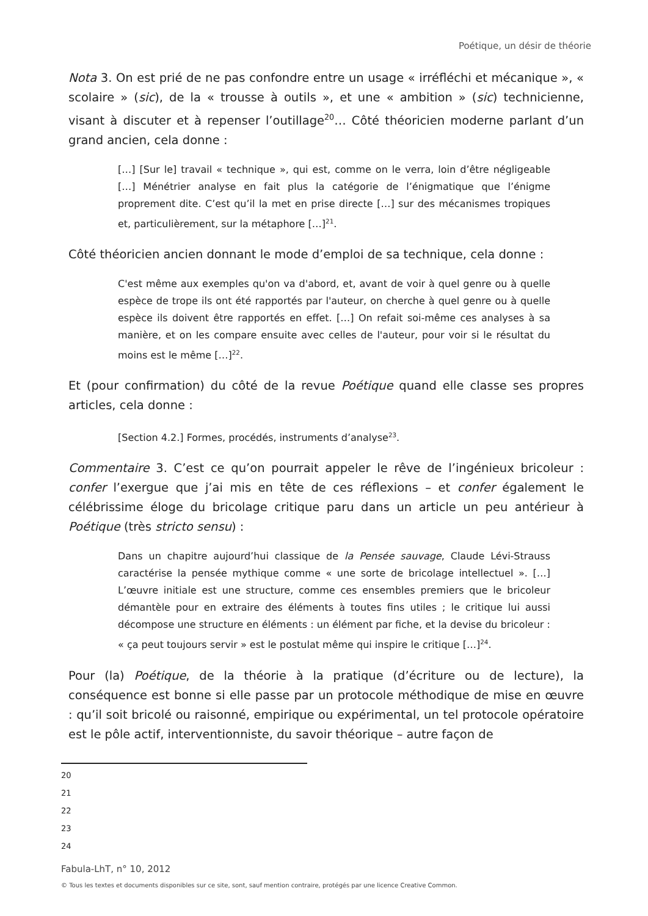Poétique, un désir de théorie
Nota 3. On est prié de ne pas confondre entre un usage « irréfléchi et mécanique », « scolaire » (sic), de la « trousse à outils », et une « ambition » (sic) technicienne, visant à discuter et à repenser l’outillage<sup>20</sup>… Côté théoricien moderne parlant d’un grand ancien, cela donne :
[…] [Sur le] travail « technique », qui est, comme on le verra, loin d’être négligeable […] Ménétrier analyse en fait plus la catégorie de l’énigmatique que l’énigme proprement dite. C’est qu’il la met en prise directe […] sur des mécanismes tropiques et, particulièrement, sur la métaphore […]<sup>21</sup>.
Côté théoricien ancien donnant le mode d’emploi de sa technique, cela donne :
C'est même aux exemples qu'on va d'abord, et, avant de voir à quel genre ou à quelle espèce de trope ils ont été rapportés par l'auteur, on cherche à quel genre ou à quelle espèce ils doivent être rapportés en effet. […] On refait soi-même ces analyses à sa manière, et on les compare ensuite avec celles de l'auteur, pour voir si le résultat du moins est le même […]<sup>22</sup>.
Et (pour confirmation) du côté de la revue Poétique quand elle classe ses propres articles, cela donne :
[Section 4.2.] Formes, procédés, instruments d’analyse<sup>23</sup>.
Commentaire 3. C’est ce qu’on pourrait appeler le rêve de l’ingénieux bricoleur : confer l’exergue que j’ai mis en tête de ces réflexions – et confer également le célébrissime éloge du bricolage critique paru dans un article un peu antérieur à Poétique (très stricto sensu) :
Dans un chapitre aujourd’hui classique de la Pensée sauvage, Claude Lévi-Strauss caractérise la pensée mythique comme « une sorte de bricolage intellectuel ». […] L’œuvre initiale est une structure, comme ces ensembles premiers que le bricoleur démantèle pour en extraire des éléments à toutes fins utiles ; le critique lui aussi décompose une structure en éléments : un élément par fiche, et la devise du bricoleur : « ça peut toujours servir » est le postulat même qui inspire le critique […]<sup>24</sup>.
Pour (la) Poétique, de la théorie à la pratique (d’écriture ou de lecture), la conséquence est bonne si elle passe par un protocole méthodique de mise en œuvre : qu’il soit bricolé ou raisonné, empirique ou expérimental, un tel protocole opératoire est le pôle actif, interventionniste, du savoir théorique – autre façon de
20
21
22
23
24
Fabula-LhT, n° 10, 2012
© Tous les textes et documents disponibles sur ce site, sont, sauf mention contraire, protégés par une licence Creative Common.